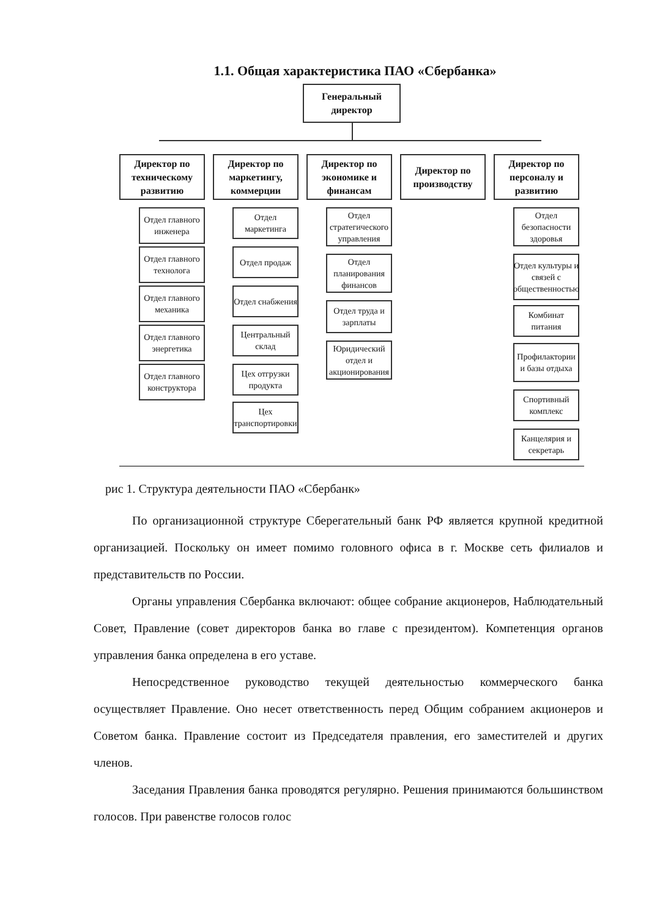1.1. Общая характеристика ПАО «Сбербанка»
Генеральный
директор
Директор по техническому развитию
Директор по маркетингу, коммерции
Директор по экономике и финансам
Директор по производству
Директор по персоналу и развитию
Отдел главного инженера
Отдел главного технолога
Отдел главного механика
Отдел главного энергетика
Отдел главного конструктора
Отдел маркетинга
Отдел продаж
Отдел снабжения
Центральный склад
Цех отгрузки продукта
Цех транспортировки
Отдел стратегического управления
Отдел планирования финансов
Отдел труда и зарплаты
Юридический отдел и акционирования
Отдел безопасности здоровья
Отдел культуры и связей с общественностью
Комбинат питания
Профилактории и базы отдыха
Спортивный комплекс
Канцелярия и секретарь
рис 1. Структура деятельности ПАО «Сбербанк»
По организационной структуре Сберегательный банк РФ является крупной кредитной организацией. Поскольку он имеет помимо головного офиса в г. Москве сеть филиалов и представительств по России.
Органы управления Сбербанка включают: общее собрание акционеров, Наблюдательный Совет, Правление (совет директоров банка во главе с президентом). Компетенция органов управления банка определена в его уставе.
Непосредственное руководство текущей деятельностью коммерческого банка осуществляет Правление. Оно несет ответственность перед Общим собранием акционеров и Советом банка. Правление состоит из Председателя правления, его заместителей и других членов.
Заседания Правления банка проводятся регулярно. Решения принимаются большинством голосов. При равенстве голосов голос